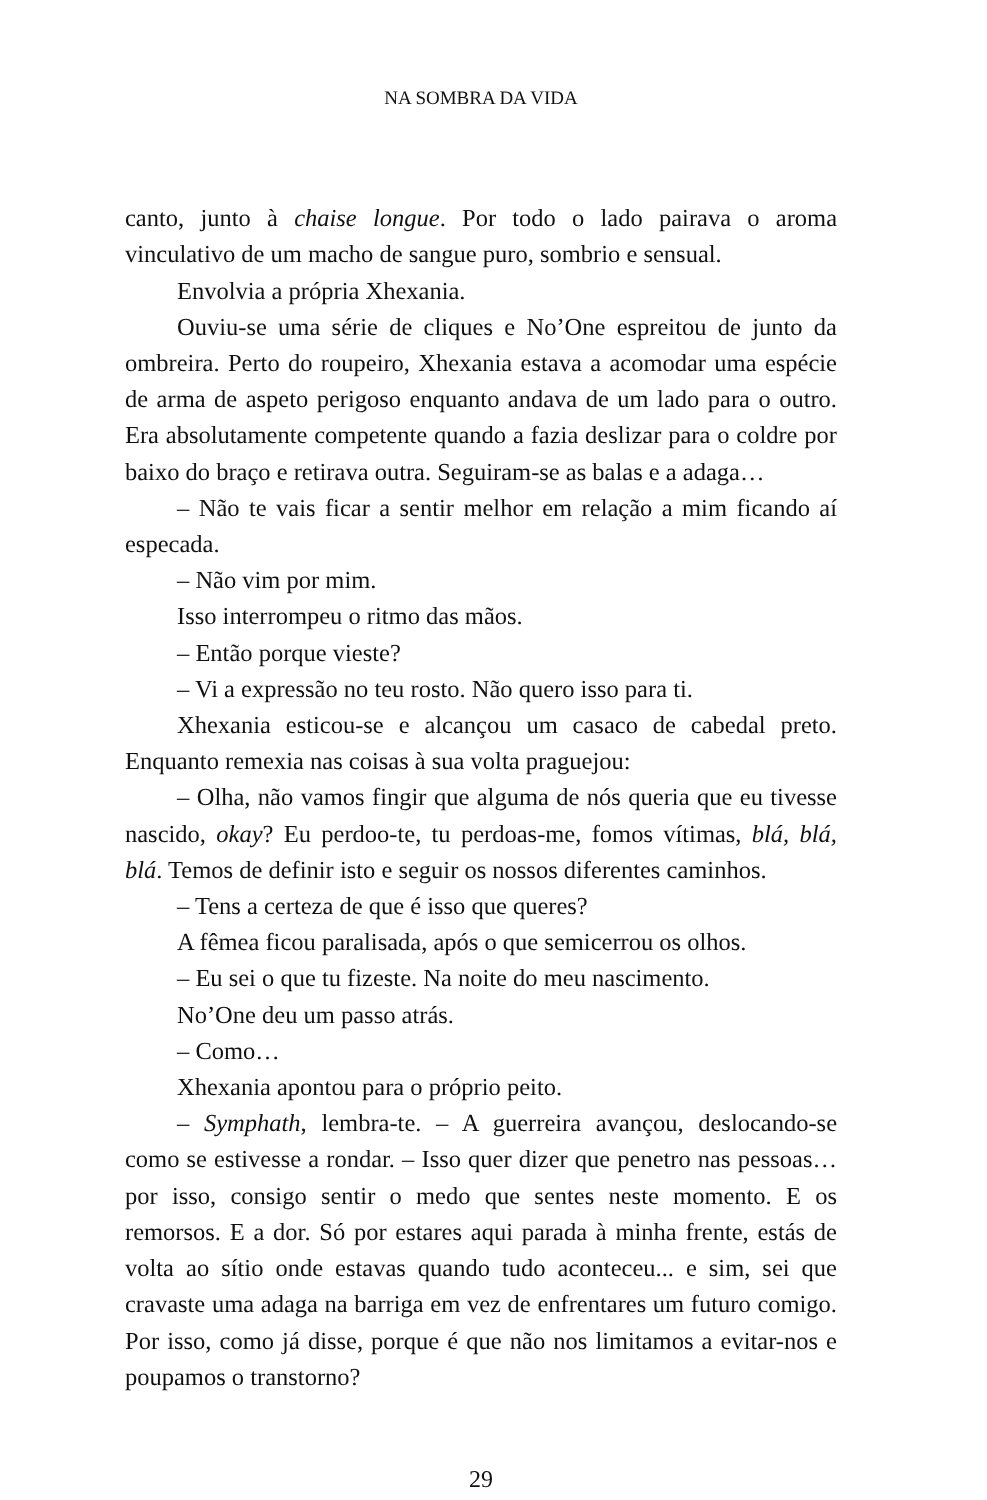NA SOMBRA DA VIDA
canto, junto à chaise longue. Por todo o lado pairava o aroma vinculativo de um macho de sangue puro, sombrio e sensual.
Envolvia a própria Xhexania.
Ouviu-se uma série de cliques e No’One espreitou de junto da ombreira. Perto do roupeiro, Xhexania estava a acomodar uma espécie de arma de aspeto perigoso enquanto andava de um lado para o outro. Era absolutamente competente quando a fazia deslizar para o coldre por baixo do braço e retirava outra. Seguiram-se as balas e a adaga…
– Não te vais ficar a sentir melhor em relação a mim ficando aí especada.
– Não vim por mim.
Isso interrompeu o ritmo das mãos.
– Então porque vieste?
– Vi a expressão no teu rosto. Não quero isso para ti.
Xhexania esticou-se e alcançou um casaco de cabedal preto. Enquanto remexia nas coisas à sua volta praguejou:
– Olha, não vamos fingir que alguma de nós queria que eu tivesse nascido, okay? Eu perdoo-te, tu perdoas-me, fomos vítimas, blá, blá, blá. Temos de definir isto e seguir os nossos diferentes caminhos.
– Tens a certeza de que é isso que queres?
A fêmea ficou paralisada, após o que semicerrou os olhos.
– Eu sei o que tu fizeste. Na noite do meu nascimento.
No’One deu um passo atrás.
– Como…
Xhexania apontou para o próprio peito.
– Symphath, lembra-te. – A guerreira avançou, deslocando-se como se estivesse a rondar. – Isso quer dizer que penetro nas pessoas… por isso, consigo sentir o medo que sentes neste momento. E os remorsos. E a dor. Só por estares aqui parada à minha frente, estás de volta ao sítio onde estavas quando tudo aconteceu... e sim, sei que cravaste uma adaga na barriga em vez de enfrentares um futuro comigo. Por isso, como já disse, porque é que não nos limitamos a evitar-nos e poupamos o transtorno?
29